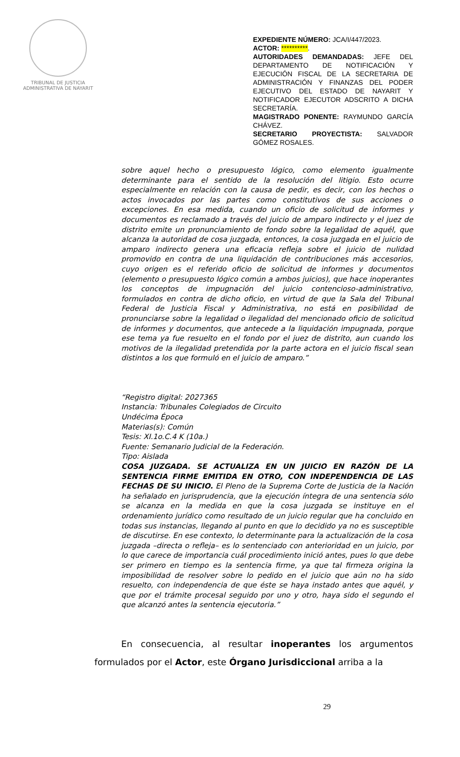TRIBUNAL DE JUSTICIA
ADMINISTRATIVA DE NAYARIT
EXPEDIENTE NÚMERO: JCA/I/447/2023.
ACTOR: **********.
AUTORIDADES DEMANDADAS: JEFE DEL DEPARTAMENTO DE NOTIFICACIÓN Y EJECUCIÓN FISCAL DE LA SECRETARIA DE ADMINISTRACIÓN Y FINANZAS DEL PODER EJECUTIVO DEL ESTADO DE NAYARIT Y NOTIFICADOR EJECUTOR ADSCRITO A DICHA SECRETARÍA.
MAGISTRADO PONENTE: RAYMUNDO GARCÍA CHÁVEZ.
SECRETARIO PROYECTISTA: SALVADOR GÓMEZ ROSALES.
sobre aquel hecho o presupuesto lógico, como elemento igualmente determinante para el sentido de la resolución del litigio. Esto ocurre especialmente en relación con la causa de pedir, es decir, con los hechos o actos invocados por las partes como constitutivos de sus acciones o excepciones. En esa medida, cuando un oficio de solicitud de informes y documentos es reclamado a través del juicio de amparo indirecto y el juez de distrito emite un pronunciamiento de fondo sobre la legalidad de aquél, que alcanza la autoridad de cosa juzgada, entonces, la cosa juzgada en el juicio de amparo indirecto genera una eficacia refleja sobre el juicio de nulidad promovido en contra de una liquidación de contribuciones más accesorios, cuyo origen es el referido oficio de solicitud de informes y documentos (elemento o presupuesto lógico común a ambos juicios), que hace inoperantes los conceptos de impugnación del juicio contencioso-administrativo, formulados en contra de dicho oficio, en virtud de que la Sala del Tribunal Federal de Justicia Fiscal y Administrativa, no está en posibilidad de pronunciarse sobre la legalidad o ilegalidad del mencionado oficio de solicitud de informes y documentos, que antecede a la liquidación impugnada, porque ese tema ya fue resuelto en el fondo por el juez de distrito, aun cuando los motivos de la ilegalidad pretendida por la parte actora en el juicio fiscal sean distintos a los que formuló en el juicio de amparo.”
“Registro digital: 2027365
Instancia: Tribunales Colegiados de Circuito
Undécima Época
Materias(s): Común
Tesis: XI.1o.C.4 K (10a.)
Fuente: Semanario Judicial de la Federación.
Tipo: Aislada
COSA JUZGADA. SE ACTUALIZA EN UN JUICIO EN RAZÓN DE LA SENTENCIA FIRME EMITIDA EN OTRO, CON INDEPENDENCIA DE LAS FECHAS DE SU INICIO. El Pleno de la Suprema Corte de Justicia de la Nación ha señalado en jurisprudencia, que la ejecución íntegra de una sentencia sólo se alcanza en la medida en que la cosa juzgada se instituye en el ordenamiento jurídico como resultado de un juicio regular que ha concluido en todas sus instancias, llegando al punto en que lo decidido ya no es susceptible de discutirse. En ese contexto, lo determinante para la actualización de la cosa juzgada –directa o refleja– es lo sentenciado con anterioridad en un juicio, por lo que carece de importancia cuál procedimiento inició antes, pues lo que debe ser primero en tiempo es la sentencia firme, ya que tal firmeza origina la imposibilidad de resolver sobre lo pedido en el juicio que aún no ha sido resuelto, con independencia de que éste se haya instado antes que aquél, y que por el trámite procesal seguido por uno y otro, haya sido el segundo el que alcanzó antes la sentencia ejecutoria.”
En consecuencia, al resultar inoperantes los argumentos formulados por el Actor, este Órgano Jurisdiccional arriba a la
29